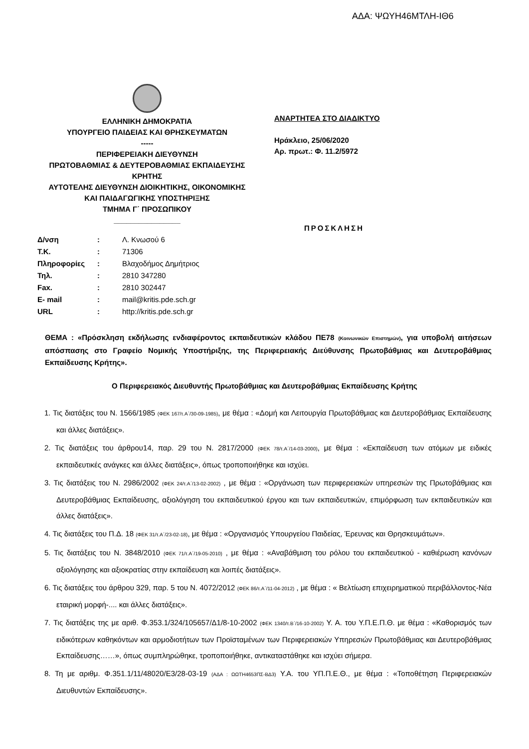ΑΔΑ: ΨΩΥΗ46ΜΤΛΗ-ΙΘ6
ΕΛΛΗΝΙΚΗ ΔΗΜΟΚΡΑΤΙΑ
ΥΠΟΥΡΓΕΙΟ ΠΑΙΔΕΙΑΣ ΚΑΙ ΘΡΗΣΚΕΥΜΑΤΩΝ
-----
ΠΕΡΙΦΕΡΕΙΑΚΗ ΔΙΕΥΘΥΝΣΗ
ΠΡΩΤΟΒΑΘΜΙΑΣ & ΔΕΥΤΕΡΟΒΑΘΜΙΑΣ ΕΚΠΑΙΔΕΥΣΗΣ
ΚΡΗΤΗΣ
ΑΥΤΟΤΕΛΗΣ ΔΙΕΥΘΥΝΣΗ ΔΙΟΙΚΗΤΙΚΗΣ, ΟΙΚΟΝΟΜΙΚΗΣ
ΚΑΙ ΠΑΙΔΑΓΩΓΙΚΗΣ ΥΠΟΣΤΗΡΙΞΗΣ
ΤΜΗΜΑ Γ΄ ΠΡΟΣΩΠΙΚΟΥ
________________
ΑΝΑΡΤΗΤΕΑ ΣΤΟ ΔΙΑΔΙΚΤΥΟ
Ηράκλειο, 25/06/2020
Αρ. πρωτ.: Φ. 11.2/5972
ΠΡΟΣΚΛΗΣΗ
| Δ/νση | : | Λ. Κνωσού 6 |
| Τ.Κ. | : | 71306 |
| Πληροφορίες | : | Βλαχοδήμος Δημήτριος |
| Τηλ. | : | 2810 347280 |
| Fax. | : | 2810 302447 |
| E- mail | : | mail@kritis.pde.sch.gr |
| URL | : | http://kritis.pde.sch.gr |
ΘΕΜΑ : «Πρόσκληση εκδήλωσης ενδιαφέροντος εκπαιδευτικών κλάδου ΠΕ78 (Κοινωνικών Επιστημών), για υποβολή αιτήσεων απόσπασης στο Γραφείο Νομικής Υποστήριξης, της Περιφερειακής Διεύθυνσης Πρωτοβάθμιας και Δευτεροβάθμιας Εκπαίδευσης Κρήτης».
Ο Περιφερειακός Διευθυντής Πρωτοβάθμιας και Δευτεροβάθμιας Εκπαίδευσης Κρήτης
1. Τις διατάξεις του Ν. 1566/1985 (ΦΕΚ 167/τ.Α΄/30-09-1985), με θέμα : «Δομή και Λειτουργία Πρωτοβάθμιας και Δευτεροβάθμιας Εκπαίδευσης και άλλες διατάξεις».
2. Τις διατάξεις του άρθρου14, παρ. 29 του Ν. 2817/2000 (ΦΕΚ 78/τ.Α΄/14-03-2000), με θέμα : «Εκπαίδευση των ατόμων με ειδικές εκπαιδευτικές ανάγκες και άλλες διατάξεις», όπως τροποποιήθηκε και ισχύει.
3. Τις διατάξεις του Ν. 2986/2002 (ΦΕΚ 24/τ.Α΄/13-02-2002) , με θέμα : «Οργάνωση των περιφερειακών υπηρεσιών της Πρωτοβάθμιας και Δευτεροβάθμιας Εκπαίδευσης, αξιολόγηση του εκπαιδευτικού έργου και των εκπαιδευτικών, επιμόρφωση των εκπαιδευτικών και άλλες διατάξεις».
4. Τις διατάξεις του Π.Δ. 18 (ΦΕΚ 31/τ.Α΄/23-02-18), με θέμα : «Οργανισμός Υπουργείου Παιδείας, Έρευνας και Θρησκευμάτων».
5. Τις διατάξεις του Ν. 3848/2010 (ΦΕΚ 71/τ.Α΄/19-05-2010) , με θέμα : «Αναβάθμιση του ρόλου του εκπαιδευτικού - καθιέρωση κανόνων αξιολόγησης και αξιοκρατίας στην εκπαίδευση και λοιπές διατάξεις».
6. Τις διατάξεις του άρθρου 329, παρ. 5 του Ν. 4072/2012 (ΦΕΚ 86/τ.Α΄/11-04-2012) , με θέμα : « Βελτίωση επιχειρηματικού περιβάλλοντος-Νέα εταιρική μορφή-.... και άλλες διατάξεις».
7. Τις διατάξεις της με αριθ. Φ.353.1/324/105657/Δ1/8-10-2002 (ΦΕΚ 1340/τ.Β΄/16-10-2002) Υ. Α. του Υ.Π.Ε.Π.Θ. με θέμα : «Καθορισμός των ειδικότερων καθηκόντων και αρμοδιοτήτων των Προϊσταμένων των Περιφερειακών Υπηρεσιών Πρωτοβάθμιας και Δευτεροβάθμιας Εκπαίδευσης……», όπως συμπληρώθηκε, τροποποιήθηκε, αντικαταστάθηκε και ισχύει σήμερα.
8. Τη με αριθμ. Φ.351.1/11/48020/Ε3/28-03-19 (ΑΔΑ : ΩΩΤΗ4653ΠΣ-ΒΔ3) Υ.Α. του ΥΠ.Π.Ε.Θ., με θέμα : «Τοποθέτηση Περιφερειακών Διευθυντών Εκπαίδευσης».